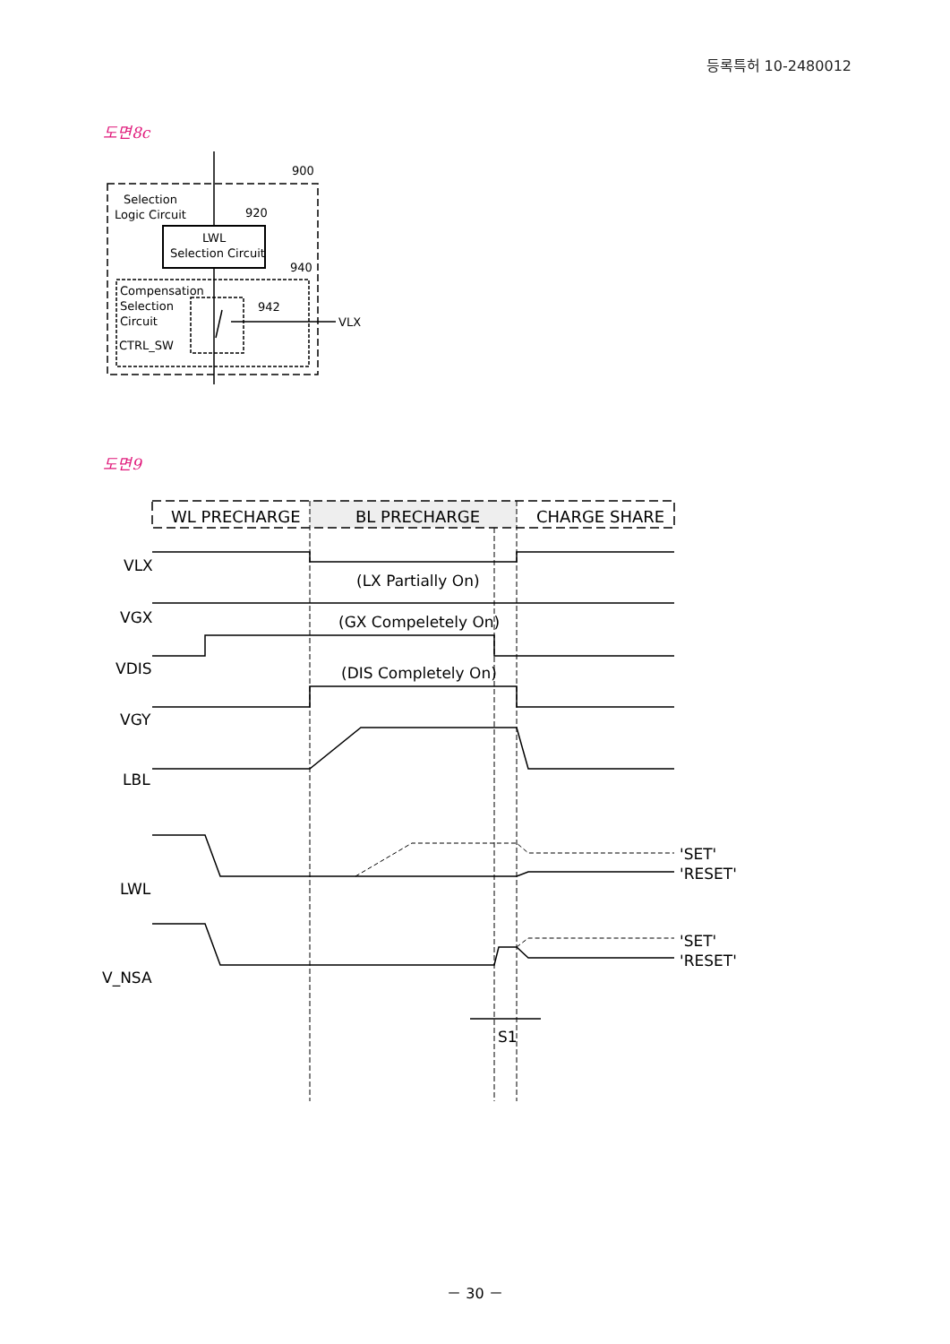등록특허 10-2480012
도면8c
Selection
Logic Circuit
900
920
LWL
Selection Circuit
940
Compensation
Selection
Circuit
CTRL_SW
942
VLX
도면9
WL PRECHARGE
BL PRECHARGE
CHARGE SHARE
VLX
(LX Partially On)
VGX
(GX Compeletely On)
VDIS
(DIS Completely On)
VGY
LBL
LWL
'SET'
'RESET'
V_NSA
'SET'
'RESET'
S1
－ 30 －